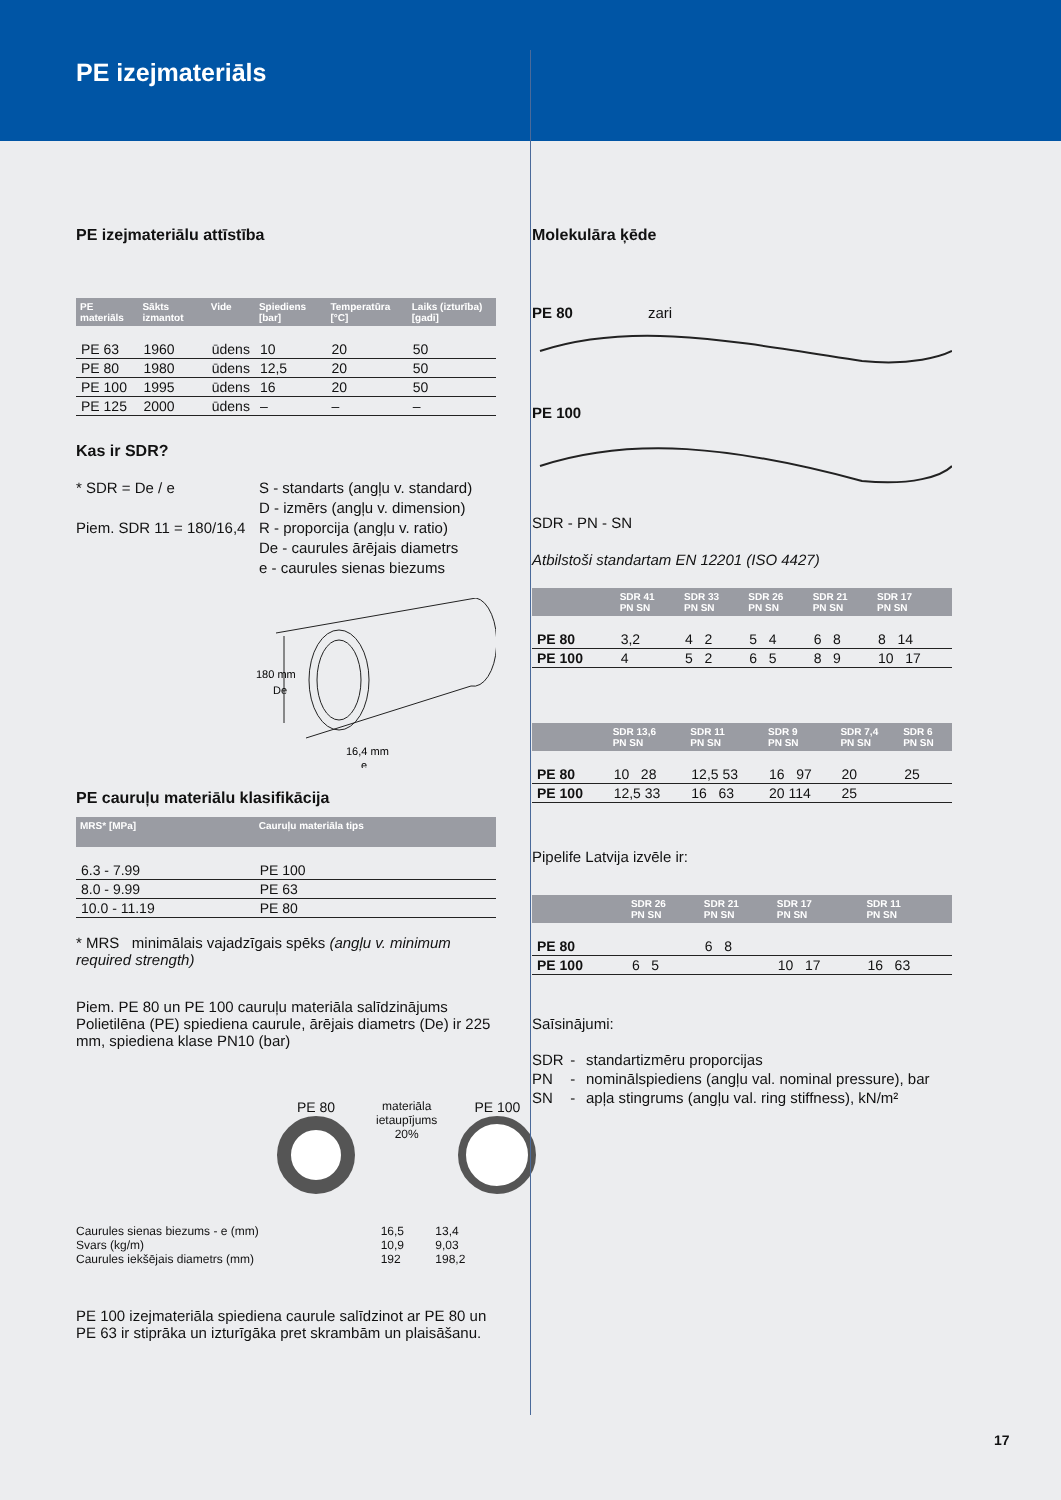PE izejmateriāls
PE izejmateriālu attīstība
| PE materiāls | Sākts izmantot | Vide | Spiediens [bar] | Temperatūra [°C] | Laiks (izturība) [gadi] |
| --- | --- | --- | --- | --- | --- |
| PE 63 | 1960 | ūdens | 10 | 20 | 50 |
| PE 80 | 1980 | ūdens | 12,5 | 20 | 50 |
| PE 100 | 1995 | ūdens | 16 | 20 | 50 |
| PE 125 | 2000 | ūdens | – | – | – |
Kas ir SDR?
* SDR = De / e
Piem. SDR 11 = 180/16,4
S - standarts (angļu v. standard)
D - izmērs (angļu v. dimension)
R - proporcija (angļu v. ratio)
De - caurules ārējais diametrs
e - caurules sienas biezums
180 mm
De
16,4 mm
e
PE cauruļu materiālu klasifikācija
| MRS* [MPa] | Cauruļu materiāla tips |
| --- | --- |
| 6.3 - 7.99 | PE 100 |
| 8.0 - 9.99 | PE 63 |
| 10.0 - 11.19 | PE 80 |
* MRS minimālais vajadzīgais spēks (angļu v. minimum required strength)
Piem. PE 80 un PE 100 cauruļu materiāla salīdzinājums Polietilēna (PE) spiediena caurule, ārējais diametrs (De) ir 225 mm, spiediena klase PN10 (bar)
PE 80
materiāla
ietaupījums
20%
PE 100
| Caurules sienas biezums - e (mm) Svars (kg/m) Caurules iekšējais diametrs (mm) | 16,5 10,9 192 | 13,4 9,03 198,2 |
PE 100 izejmateriāla spiediena caurule salīdzinot ar PE 80 un PE 63 ir stiprāka un izturīgāka pret skrambām un plaisāšanu.
Molekulāra ķēde
PE 80 zari
PE 100
SDR - PN - SN
Atbilstoši standartam EN 12201 (ISO 4427)
| | SDR 41 PN SN | SDR 33 PN SN | SDR 26 PN SN | SDR 21 PN SN | SDR 17 PN SN |
| --- | --- | --- | --- | --- | --- |
| PE 80 | 3,2 | 4 2 | 5 4 | 6 8 | 8 14 |
| PE 100 | 4 | 5 2 | 6 5 | 8 9 | 10 17 |
| | SDR 13,6 PN SN | SDR 11 PN SN | SDR 9 PN SN | SDR 7,4 PN SN | SDR 6 PN SN |
| --- | --- | --- | --- | --- | --- |
| PE 80 | 10 28 | 12,5 53 | 16 97 | 20 | 25 |
| PE 100 | 12,5 33 | 16 63 | 20 114 | 25 | |
Pipelife Latvija izvēle ir:
| | SDR 26 PN SN | SDR 21 PN SN | SDR 17 PN SN | SDR 11 PN SN |
| --- | --- | --- | --- | --- |
| PE 80 | | 6 8 | | |
| PE 100 | 6 5 | | 10 17 | 16 63 |
Saīsinājumi:
| SDR | - | standartizmēru proporcijas |
| PN | - | nominālspiediens (angļu val. nominal pressure), bar |
| SN | - | apļa stingrums (angļu val. ring stiffness), kN/m² |
17